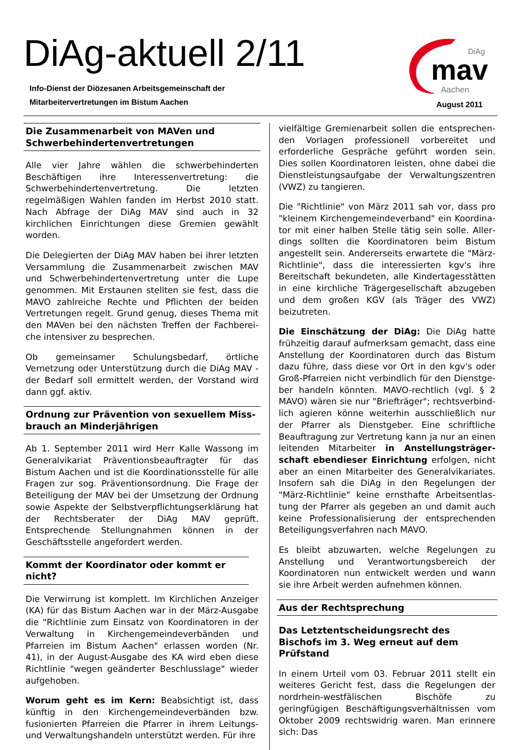DiAg-aktuell 2/11
Info-Dienst der Diözesanen Arbeitsgemeinschaft der
Mitarbeitervertretungen im Bistum Aachen
DiAg
mav
Aachen
August 2011
Die Zusammenarbeit von MAVen und Schwerbe­hindertenvertretungen
Alle vier Jahre wählen die schwerbehinderten Beschäftigen ihre Interessenvertretung: die Schwerbe­hindertenvertretung. Die letzten regelmäßigen Wahlen fanden im Herbst 2010 statt. Nach Abfrage der DiAg MAV sind auch in 32 kirchlichen Einrichtungen diese Gremien gewählt worden.
Die Delegierten der DiAg MAV haben bei ihrer letzten Versammlung die Zusammenarbeit zwischen MAV und Schwerbehindertenvertretung unter die Lupe genommen. Mit Erstaunen stellten sie fest, dass die MAVO zahlreiche Rechte und Pflichten der beiden Vertretungen regelt. Grund genug, dieses Thema mit den MAVen bei den nächsten Treffen der Fachberei­che intensiver zu besprechen.
Ob gemeinsamer Schulungsbedarf, örtliche Vernetzung oder Unterstützung durch die DiAg MAV - der Bedarf soll ermittelt werden, der Vorstand wird dann ggf. aktiv.
Ordnung zur Prävention von sexuellem Miss­brauch an Minderjährigen
Ab 1. September 2011 wird Herr Kalle Wassong im Generalvikariat Präventionsbeauftragter für das Bistum Aachen und ist die Koordinationsstelle für alle Fragen zur sog. Präventionsordnung. Die Frage der Beteiligung der MAV bei der Umsetzung der Ordnung sowie Aspekte der Selbstverpflichtungserklärung hat der Rechtsberater der DiAg MAV geprüft. Entsprechende Stellungnahmen können in der Geschäftsstelle angefordert werden.
Kommt der Koordinator oder kommt er nicht?
Die Verwirrung ist komplett. Im Kirchlichen Anzeiger (KA) für das Bistum Aachen war in der März-Ausgabe die "Richtlinie zum Einsatz von Koordinatoren in der Verwaltung in Kirchengemeindeverbänden und Pfarreien im Bistum Aachen" erlassen worden (Nr. 41), in der August-Ausgabe des KA wird eben diese Richtlinie "wegen geänderter Beschlusslage" wieder aufgehoben.
Worum geht es im Kern: Beabsichtigt ist, dass künftig in den Kirchengemeindeverbänden bzw. fusionierten Pfarreien die Pfarrer in ihrem Leitungs- und Verwaltungshandeln unterstützt werden. Für ihre
vielfältige Gremienarbeit sollen die entsprechen­den Vorlagen professionell vorbereitet und erforderliche Gespräche geführt worden sein. Dies sollen Koordinatoren leisten, ohne dabei die Dienstleistungsaufgabe der Verwaltungszentren (VWZ) zu tangieren.
Die "Richtlinie" von März 2011 sah vor, dass pro "kleinem Kirchengemeindeverband" ein Koordina­tor mit einer halben Stelle tätig sein solle. Aller­dings sollten die Koordinatoren beim Bistum angestellt sein. Andererseits erwartete die "März-Richtlinie", dass die interessierten kgv's ihre Bereitschaft bekundeten, alle Kindertagesstätten in eine kirchliche Trägergesellschaft abzugeben und dem großen KGV (als Träger des VWZ) beizutreten.
Die Einschätzung der DiAg: Die DiAg hatte frühzeitig darauf aufmerksam gemacht, dass eine Anstellung der Koordinatoren durch das Bistum dazu führe, dass diese vor Ort in den kgv's oder Groß-Pfarreien nicht verbindlich für den Dienstge­ber handeln könnten. MAVO-rechtlich (vgl. § 2 MAVO) wären sie nur "Briefträger"; rechtsverbind­lich agieren könne weiterhin ausschließlich nur der Pfarrer als Dienstgeber. Eine schriftliche Beauftragung zur Vertretung kann ja nur an einen leitenden Mitarbeiter in Anstellungsträger­schaft ebendieser Einrichtung erfolgen, nicht aber an einen Mitarbeiter des Generalvikariates. Insofern sah die DiAg in den Regelungen der "März-Richtlinie" keine ernsthafte Arbeitsentlas­tung der Pfarrer als gegeben an und damit auch keine Professionalisierung der entsprechenden Beteiligungsverfahren nach MAVO.
Es bleibt abzuwarten, welche Regelungen zu Anstellung und Verantwortungsbereich der Koordinatoren nun entwickelt werden und wann sie ihre Arbeit werden aufnehmen können.
Aus der Rechtsprechung
Das Letztentscheidungsrecht des Bischofs im 3. Weg erneut auf dem Prüfstand
In einem Urteil vom 03. Februar 2011 stellt ein weiteres Gericht fest, dass die Regelungen der nordrhein-westfälischen Bischöfe zu geringfügigen Beschäftigungsverhältnissen vom Oktober 2009 rechtswidrig waren. Man erinnere sich: Das